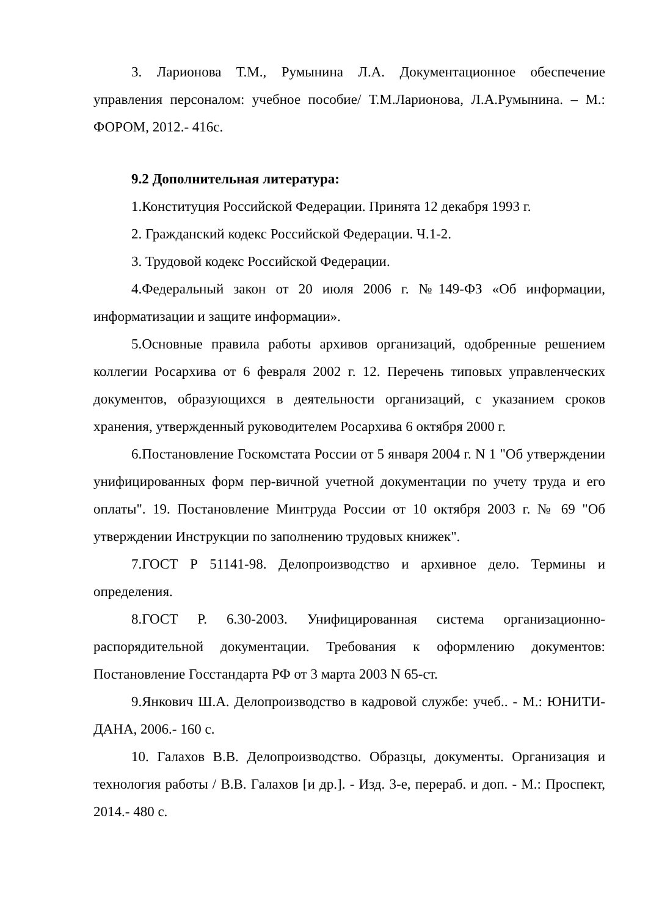3. Ларионова Т.М., Румынина Л.А. Документационное обеспечение управления персоналом: учебное пособие/ Т.М.Ларионова, Л.А.Румынина. – М.: ФОРОМ, 2012.- 416с.
9.2 Дополнительная литература:
1.Конституция Российской Федерации. Принята 12 декабря 1993 г.
2. Гражданский кодекс Российской Федерации. Ч.1-2.
3. Трудовой кодекс Российской Федерации.
4.Федеральный закон от 20 июля 2006 г. №149-ФЗ «Об информации, информатизации и защите информации».
5.Основные правила работы архивов организаций, одобренные решением коллегии Росархива от 6 февраля 2002 г. 12. Перечень типовых управленческих документов, образующихся в деятельности организаций, с указанием сроков хранения, утвержденный руководителем Росархива 6 октября 2000 г.
6.Постановление Госкомстата России от 5 января 2004 г. N 1 "Об утверждении унифицированных форм пер-вичной учетной документации по учету труда и его оплаты". 19. Постановление Минтруда России от 10 октября 2003 г. № 69 "Об утверждении Инструкции по заполнению трудовых книжек".
7.ГОСТ Р 51141-98. Делопроизводство и архивное дело. Термины и определения.
8.ГОСТ Р. 6.30-2003. Унифицированная система организационно-распорядительной документации. Требования к оформлению документов: Постановление Госстандарта РФ от 3 марта 2003 N 65-ст.
9.Янкович Ш.А. Делопроизводство в кадровой службе: учеб.. - М.: ЮНИТИ-ДАНА, 2006.- 160 с.
10. Галахов В.В. Делопроизводство. Образцы, документы. Организация и технология работы / В.В. Галахов [и др.]. - Изд. 3-е, перераб. и доп. - М.: Проспект, 2014.- 480 с.